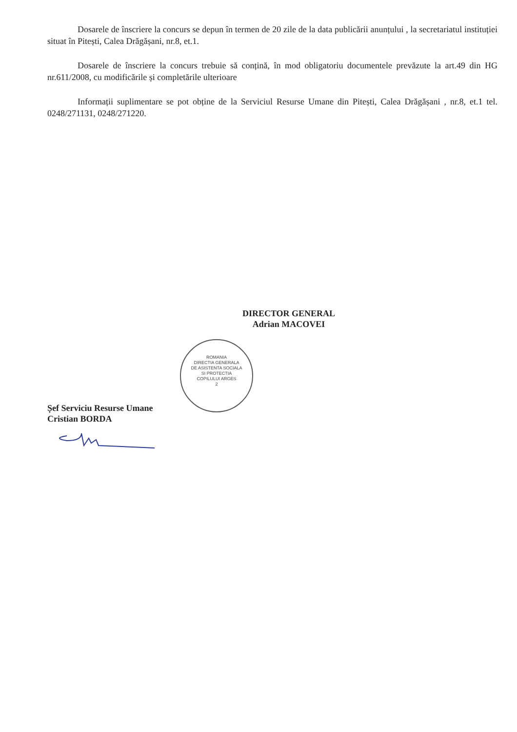Dosarele de înscriere la concurs se depun în termen de 20 zile de la data publicării anunțului , la secretariatul instituției situat în Pitești, Calea Drăgășani, nr.8, et.1.
Dosarele de înscriere la concurs trebuie să conțină, în mod obligatoriu documentele prevăzute la art.49 din HG nr.611/2008, cu modificările și completările ulterioare
Informații suplimentare se pot obține de la Serviciul Resurse Umane din Pitești, Calea Drăgășani , nr.8, et.1 tel. 0248/271131, 0248/271220.
DIRECTOR GENERAL
Adrian MACOVEI
ROMANIA
DIRECTIA GENERALA
DE ASISTENTA SOCIALA
SI PROTECTIA
COPILULUI ARGES
2
Șef Serviciu Resurse Umane
Cristian BORDA